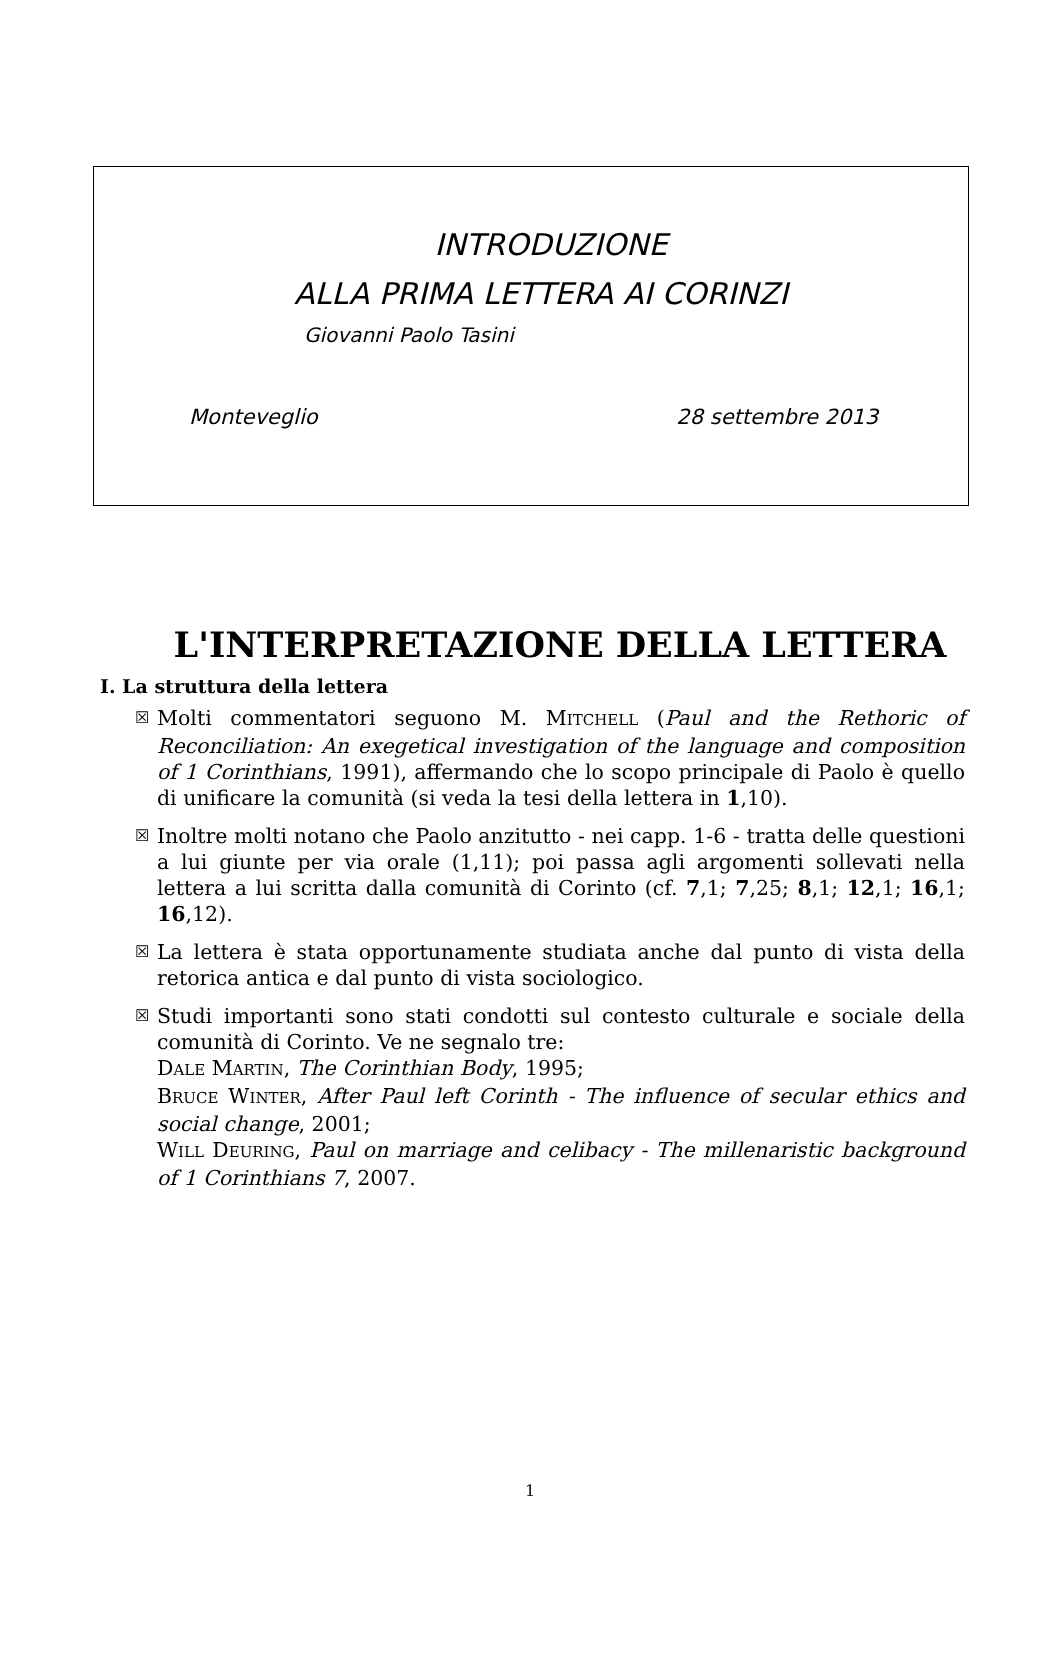INTRODUZIONE
ALLA PRIMA LETTERA AI CORINZI
Giovanni Paolo Tasini
Monteveglio 28 settembre 2013
L'INTERPRETAZIONE DELLA LETTERA
I. La struttura della lettera
☒
Molti commentatori seguono M. MITCHELL (Paul and the Rethoric of Reconciliation: An exegetical investigation of the language and composition of 1 Corinthians, 1991), affermando che lo scopo principale di Paolo è quello di unificare la comunità (si veda la tesi della lettera in 1,10).
☒
Inoltre molti notano che Paolo anzitutto - nei capp. 1-6 - tratta delle questioni a lui giunte per via orale (1,11); poi passa agli argomenti sollevati nella lettera a lui scritta dalla comunità di Corinto (cf. 7,1; 7,25; 8,1; 12,1; 16,1; 16,12).
☒
La lettera è stata opportunamente studiata anche dal punto di vista della retorica antica e dal punto di vista sociologico.
☒
Studi importanti sono stati condotti sul contesto culturale e sociale della comunità di Corinto. Ve ne segnalo tre:
DALE MARTIN, The Corinthian Body, 1995;
BRUCE WINTER, After Paul left Corinth - The influence of secular ethics and social change, 2001;
WILL DEURING, Paul on marriage and celibacy - The millenaristic background of 1 Corinthians 7, 2007.
1